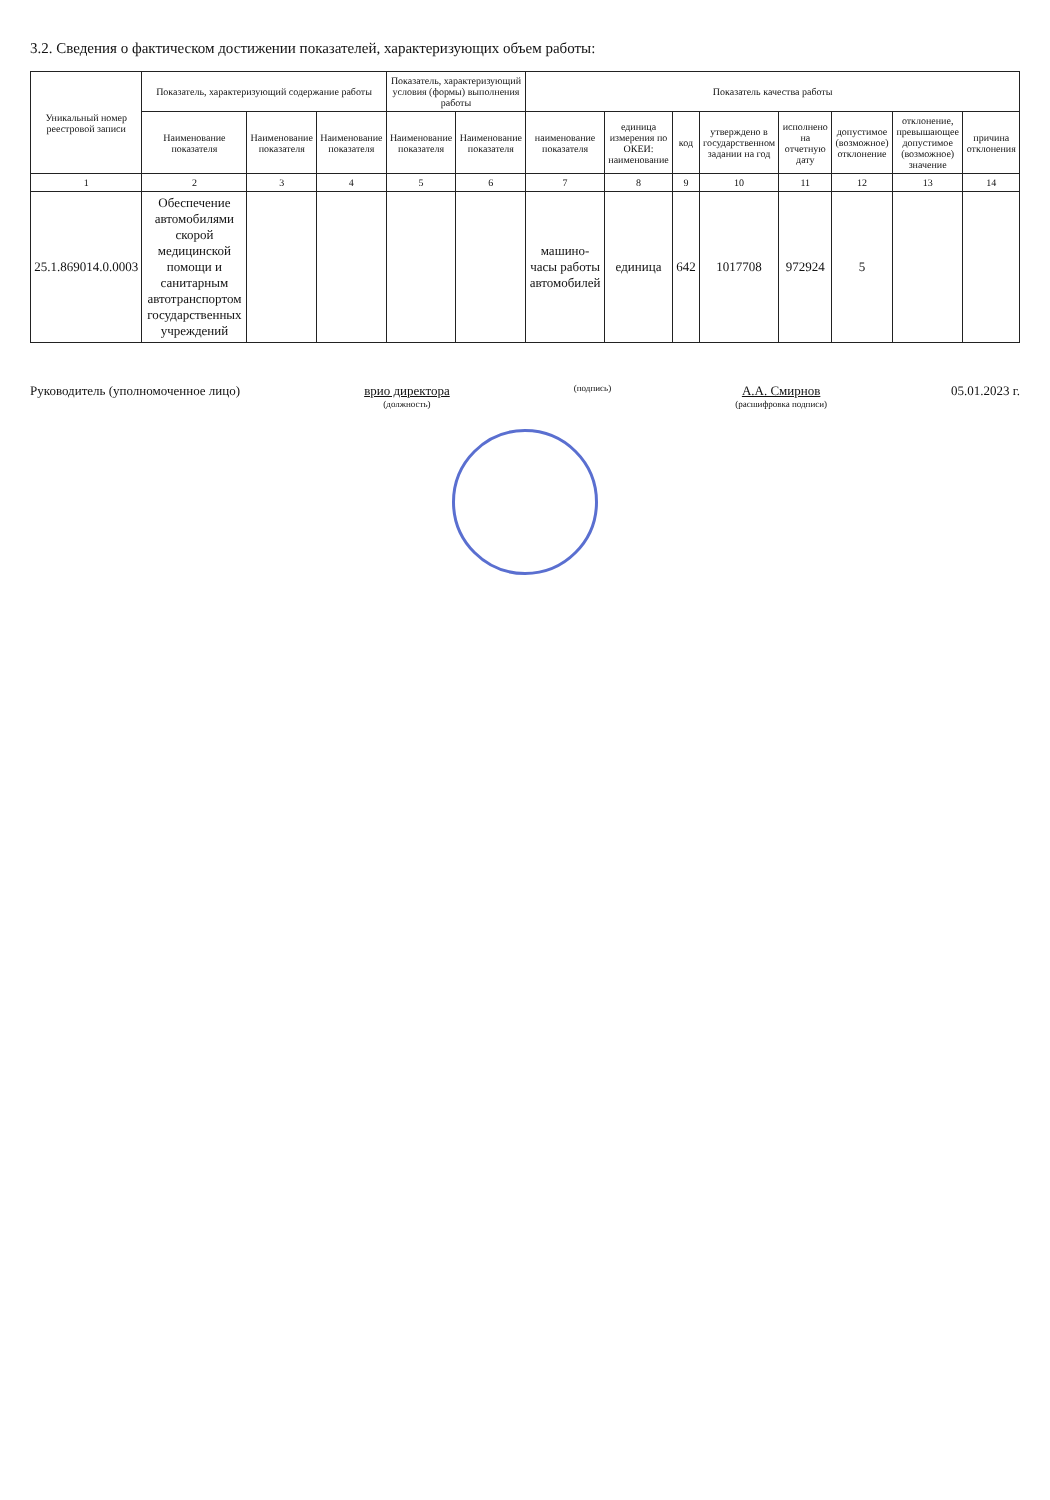3.2. Сведения о фактическом достижении показателей, характеризующих объем работы:
| Уникальный номер реестровой записи | Показатель, характеризующий содержание работы | | | Показатель, характеризующий условия (формы) выполнения работы | | Показатель качества работы | | | | | | | |
| --- | --- | --- | --- | --- | --- | --- | --- | --- | --- | --- | --- | --- | --- |
| | Наименование показателя | Наименование показателя | Наименование показателя | Наименование показателя | Наименование показателя | наименование показателя | единица измерения по ОКЕИ: наименование | код | утверждено в государственном задании на год | исполнено на отчетную дату | допустимое (возможное) отклонение | отклонение, превышающее допустимое (возможное) значение | причина отклонения |
| 1 | 2 | 3 | 4 | 5 | 6 | 7 | 8 | 9 | 10 | 11 | 12 | 13 | 14 |
| 25.1.869014.0.0003 | Обеспечение автомобилями скорой медицинской помощи и санитарным автотранспортом государственных учреждений | | | | | машино-часы работы автомобилей | единица | 642 | 1017708 | 972924 | 5 | | |
Руководитель (уполномоченное лицо)
врио директора
(должность)
(подпись)
А.А. Смирнов
(расшифровка подписи)
05.01.2023 г.